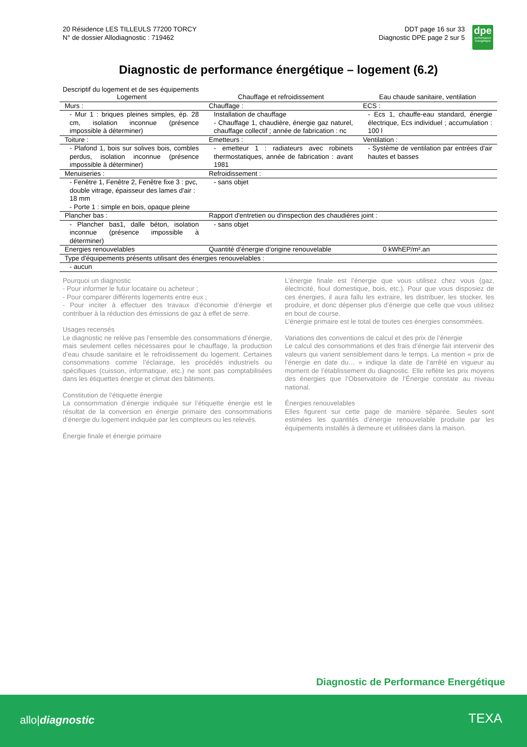20 Résidence LES TILLEULS 77200 TORCY
N° de dossier Allodiagnostic : 719462
DDT page 16 sur 33
Diagnostic DPE page 2 sur 5
dpe
performance énergétique
Diagnostic de performance énergétique – logement (6.2)
Descriptif du logement et de ses équipements
| Logement | Chauffage et refroidissement | Eau chaude sanitaire, ventilation |
| --- | --- | --- |
| Murs : | Chauffage : | ECS : |
| - Mur 1 : briques pleines simples, ép. 28 cm, isolation inconnue (présence impossible à déterminer) | Installation de chauffage - Chauffage 1, chaudière, énergie gaz naturel, chauffage collectif ; année de fabrication : nc | - Ecs 1, chauffe-eau standard, énergie électrique, Ecs individuel ; accumulation : 100 l |
| Toiture : | Emetteurs : | Ventilation : |
| - Plafond 1, bois sur solives bois, combles perdus, isolation inconnue (présence impossible à déterminer) | - emetteur 1 : radiateurs avec robinets thermostatiques, année de fabrication : avant 1981 | - Système de ventilation par entrées d'air hautes et basses |
| Menuiseries : | Refroidissement : | |
| - Fenêtre 1, Fenêtre 2, Fenêtre fixe 3 : pvc, double vitrage, épaisseur des lames d'air : 18 mm - Porte 1 : simple en bois, opaque pleine | - sans objet | |
| Plancher bas : | Rapport d'entretien ou d'inspection des chaudières joint : | |
| - Plancher bas1, dalle béton, isolation inconnue (présence impossible à déterminer) | - sans objet | |
| Energies renouvelables | Quantité d’énergie d’origine renouvelable | 0 kWhEP/m².an |
| Type d'équipements présents utilisant des énergies renouvelables : | | |
| - aucun | | |
Pourquoi un diagnostic
- Pour informer le futur locataire ou acheteur ;
- Pour comparer différents logements entre eux ;
- Pour inciter à effectuer des travaux d’économie d’énergie et contribuer à la réduction des émissions de gaz à effet de serre.
Usages recensés
Le diagnostic ne relève pas l’ensemble des consommations d’énergie, mais seulement celles nécessaires pour le chauffage, la production d’eau chaude sanitaire et le refroidissement du logement. Certaines consommations comme l’éclairage, les procédés industriels ou spécifiques (cuisson, informatique, etc.) ne sont pas comptabilisées dans les étiquettes énergie et climat des bâtiments.
Constitution de l’étiquette énergie
La consommation d’énergie indiquée sur l’étiquette énergie est le résultat de la conversion en énergie primaire des consommations d’énergie du logement indiquée par les compteurs ou les relevés.
Énergie finale et énergie primaire
L’énergie finale est l’énergie que vous utilisez chez vous (gaz, électricité, fioul domestique, bois, etc.). Pour que vous disposiez de ces énergies, il aura fallu les extraire, les distribuer, les stocker, les produire, et donc dépenser plus d’énergie que celle que vous utilisez en bout de course.
L’énergie primaire est le total de toutes ces énergies consommées.
Variations des conventions de calcul et des prix de l’énergie
Le calcul des consommations et des frais d’énergie fait intervenir des valeurs qui varient sensiblement dans le temps. La mention « prix de l’énergie en date du… » indique la date de l’arrêté en vigueur au moment de l’établissement du diagnostic. Elle reflète les prix moyens des énergies que l’Observatoire de l’Énergie constate au niveau national.
Énergies renouvelables
Elles figurent sur cette page de manière séparée. Seules sont estimées les quantités d’énergie renouvelable produite par les équipements installés à demeure et utilisées dans la maison.
Diagnostic de Performance Energétique
allo|diagnostic TEXA